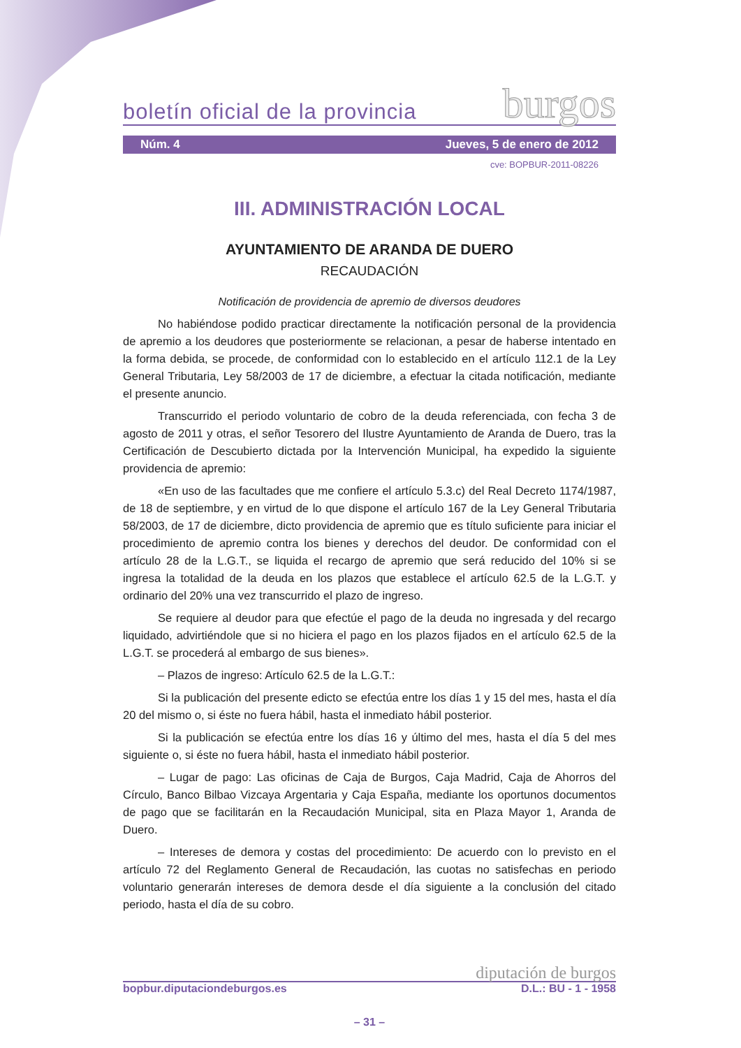boletín oficial de la provincia burgos
Núm. 4 Jueves, 5 de enero de 2012
cve: BOPBUR-2011-08226
III. ADMINISTRACIÓN LOCAL
AYUNTAMIENTO DE ARANDA DE DUERO
RECAUDACIÓN
Notificación de providencia de apremio de diversos deudores
No habiéndose podido practicar directamente la notificación personal de la providencia de apremio a los deudores que posteriormente se relacionan, a pesar de haberse intentado en la forma debida, se procede, de conformidad con lo establecido en el artículo 112.1 de la Ley General Tributaria, Ley 58/2003 de 17 de diciembre, a efectuar la citada notificación, mediante el presente anuncio.
Transcurrido el periodo voluntario de cobro de la deuda referenciada, con fecha 3 de agosto de 2011 y otras, el señor Tesorero del Ilustre Ayuntamiento de Aranda de Duero, tras la Certificación de Descubierto dictada por la Intervención Municipal, ha expedido la siguiente providencia de apremio:
«En uso de las facultades que me confiere el artículo 5.3.c) del Real Decreto 1174/1987, de 18 de septiembre, y en virtud de lo que dispone el artículo 167 de la Ley General Tributaria 58/2003, de 17 de diciembre, dicto providencia de apremio que es título suficiente para iniciar el procedimiento de apremio contra los bienes y derechos del deudor. De conformidad con el artículo 28 de la L.G.T., se liquida el recargo de apremio que será reducido del 10% si se ingresa la totalidad de la deuda en los plazos que establece el artículo 62.5 de la L.G.T. y ordinario del 20% una vez transcurrido el plazo de ingreso.
Se requiere al deudor para que efectúe el pago de la deuda no ingresada y del recargo liquidado, advirtiéndole que si no hiciera el pago en los plazos fijados en el artículo 62.5 de la L.G.T. se procederá al embargo de sus bienes».
– Plazos de ingreso: Artículo 62.5 de la L.G.T.:
Si la publicación del presente edicto se efectúa entre los días 1 y 15 del mes, hasta el día 20 del mismo o, si éste no fuera hábil, hasta el inmediato hábil posterior.
Si la publicación se efectúa entre los días 16 y último del mes, hasta el día 5 del mes siguiente o, si éste no fuera hábil, hasta el inmediato hábil posterior.
– Lugar de pago: Las oficinas de Caja de Burgos, Caja Madrid, Caja de Ahorros del Círculo, Banco Bilbao Vizcaya Argentaria y Caja España, mediante los oportunos documentos de pago que se facilitarán en la Recaudación Municipal, sita en Plaza Mayor 1, Aranda de Duero.
– Intereses de demora y costas del procedimiento: De acuerdo con lo previsto en el artículo 72 del Reglamento General de Recaudación, las cuotas no satisfechas en periodo voluntario generarán intereses de demora desde el día siguiente a la conclusión del citado periodo, hasta el día de su cobro.
diputación de burgos
bopbur.diputaciondeburgos.es D.L.: BU - 1 - 1958
– 31 –